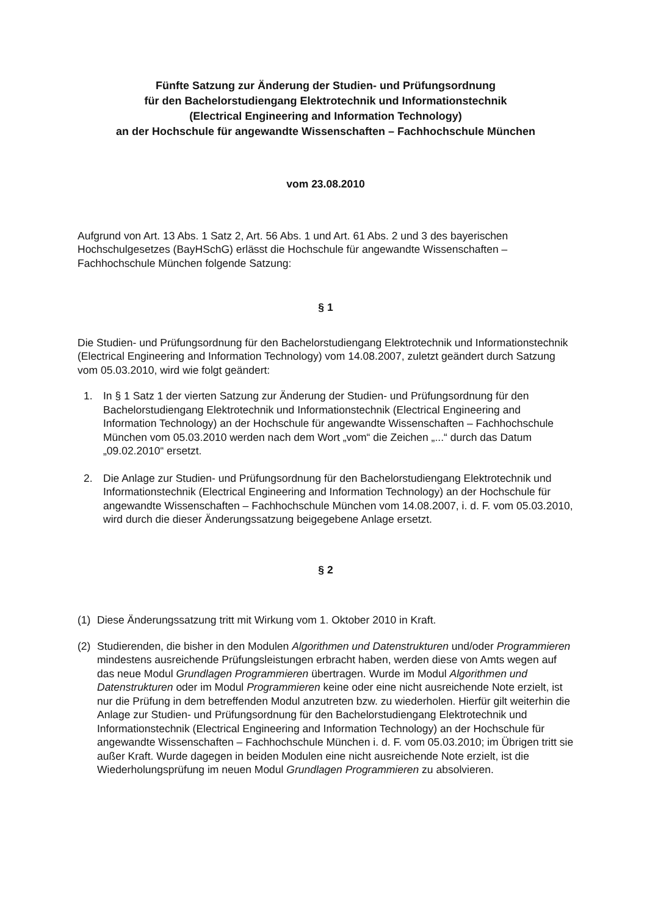Fünfte Satzung zur Änderung der Studien- und Prüfungsordnung
für den Bachelorstudiengang Elektrotechnik und Informationstechnik
(Electrical Engineering and Information Technology)
an der Hochschule für angewandte Wissenschaften – Fachhochschule München
vom 23.08.2010
Aufgrund von Art. 13 Abs. 1 Satz 2, Art. 56 Abs. 1 und Art. 61 Abs. 2 und 3 des bayerischen Hochschulgesetzes (BayHSchG) erlässt die Hochschule für angewandte Wissenschaften – Fachhochschule München folgende Satzung:
§ 1
Die Studien- und Prüfungsordnung für den Bachelorstudiengang Elektrotechnik und Informationstechnik (Electrical Engineering and Information Technology) vom 14.08.2007, zuletzt geändert durch Satzung vom 05.03.2010, wird wie folgt geändert:
1. In § 1 Satz 1 der vierten Satzung zur Änderung der Studien- und Prüfungsordnung für den Bachelorstudiengang Elektrotechnik und Informationstechnik (Electrical Engineering and Information Technology) an der Hochschule für angewandte Wissenschaften – Fachhochschule München vom 05.03.2010 werden nach dem Wort „vom“ die Zeichen „...“ durch das Datum „09.02.2010“ ersetzt.
2. Die Anlage zur Studien- und Prüfungsordnung für den Bachelorstudiengang Elektrotechnik und Informationstechnik (Electrical Engineering and Information Technology) an der Hochschule für angewandte Wissenschaften – Fachhochschule München vom 14.08.2007, i. d. F. vom 05.03.2010, wird durch die dieser Änderungssatzung beigegebene Anlage ersetzt.
§ 2
(1) Diese Änderungssatzung tritt mit Wirkung vom 1. Oktober 2010 in Kraft.
(2) Studierenden, die bisher in den Modulen Algorithmen und Datenstrukturen und/oder Programmieren mindestens ausreichende Prüfungsleistungen erbracht haben, werden diese von Amts wegen auf das neue Modul Grundlagen Programmieren übertragen. Wurde im Modul Algorithmen und Datenstrukturen oder im Modul Programmieren keine oder eine nicht ausreichende Note erzielt, ist nur die Prüfung in dem betreffenden Modul anzutreten bzw. zu wiederholen. Hierfür gilt weiterhin die Anlage zur Studien- und Prüfungsordnung für den Bachelorstudiengang Elektrotechnik und Informationstechnik (Electrical Engineering and Information Technology) an der Hochschule für angewandte Wissenschaften – Fachhochschule München i. d. F. vom 05.03.2010; im Übrigen tritt sie außer Kraft. Wurde dagegen in beiden Modulen eine nicht ausreichende Note erzielt, ist die Wiederholungsprüfung im neuen Modul Grundlagen Programmieren zu absolvieren.